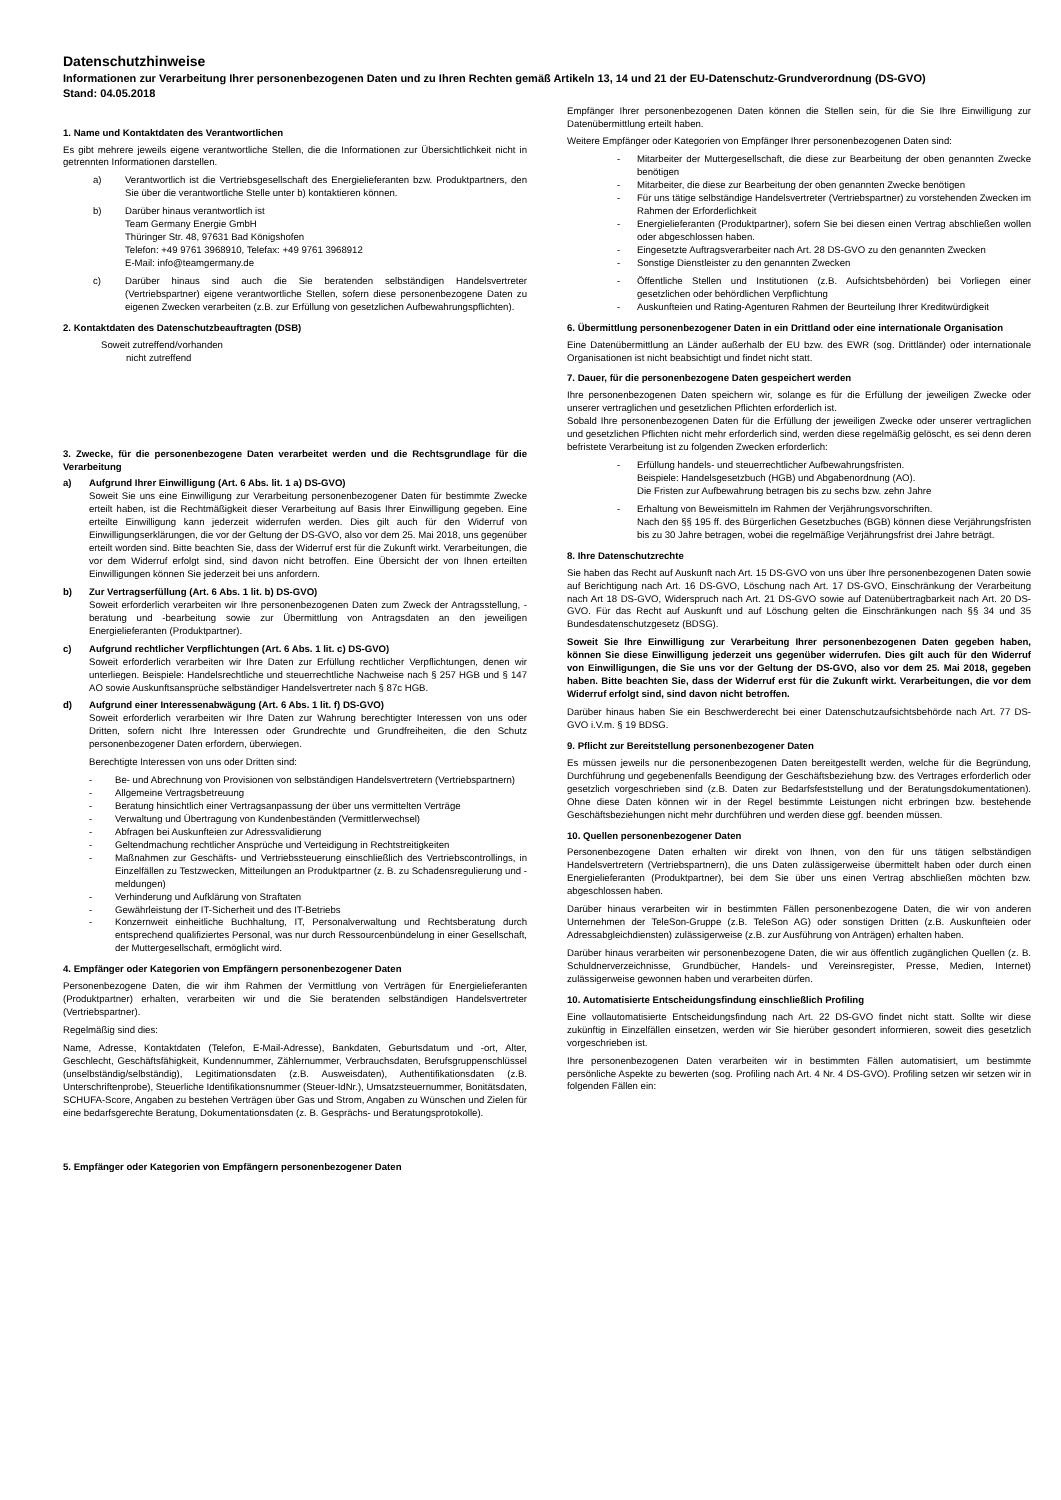Datenschutzhinweise
Informationen zur Verarbeitung Ihrer personenbezogenen Daten und zu Ihren Rechten gemäß Artikeln 13, 14 und 21 der EU-Datenschutz-Grundverordnung (DS-GVO)
Stand: 04.05.2018
1. Name und Kontaktdaten des Verantwortlichen
Es gibt mehrere jeweils eigene verantwortliche Stellen, die die Informationen zur Übersichtlichkeit nicht in getrennten Informationen darstellen.
a) Verantwortlich ist die Vertriebsgesellschaft des Energielieferanten bzw. Produktpartners, den Sie über die verantwortliche Stelle unter b) kontaktieren können.
b) Darüber hinaus verantwortlich ist
Team Germany Energie GmbH
Thüringer Str. 48, 97631 Bad Königshofen
Telefon: +49 9761 3968910, Telefax: +49 9761 3968912
E-Mail: info@teamgermany.de
c) Darüber hinaus sind auch die Sie beratenden selbständigen Handelsvertreter (Vertriebspartner) eigene verantwortliche Stellen, sofern diese personenbezogene Daten zu eigenen Zwecken verarbeiten (z.B. zur Erfüllung von gesetzlichen Aufbewahrungspflichten).
2. Kontaktdaten des Datenschutzbeauftragten (DSB)
Soweit zutreffend/vorhanden
nicht zutreffend
3. Zwecke, für die personenbezogene Daten verarbeitet werden und die Rechtsgrundlage für die Verarbeitung
a) Aufgrund Ihrer Einwilligung (Art. 6 Abs. lit. 1 a) DS-GVO)
Soweit Sie uns eine Einwilligung zur Verarbeitung personenbezogener Daten für bestimmte Zwecke erteilt haben, ist die Rechtmäßigkeit dieser Verarbeitung auf Basis Ihrer Einwilligung gegeben. Eine erteilte Einwilligung kann jederzeit widerrufen werden. Dies gilt auch für den Widerruf von Einwilligungserklärungen, die vor der Geltung der DS-GVO, also vor dem 25. Mai 2018, uns gegenüber erteilt worden sind. Bitte beachten Sie, dass der Widerruf erst für die Zukunft wirkt. Verarbeitungen, die vor dem Widerruf erfolgt sind, sind davon nicht betroffen. Eine Übersicht der von Ihnen erteilten Einwilligungen können Sie jederzeit bei uns anfordern.
b) Zur Vertragserfüllung (Art. 6 Abs. 1 lit. b) DS-GVO)
Soweit erforderlich verarbeiten wir Ihre personenbezogenen Daten zum Zweck der Antragsstellung, -beratung und -bearbeitung sowie zur Übermittlung von Antragsdaten an den jeweiligen Energielieferanten (Produktpartner).
c) Aufgrund rechtlicher Verpflichtungen (Art. 6 Abs. 1 lit. c) DS-GVO)
Soweit erforderlich verarbeiten wir Ihre Daten zur Erfüllung rechtlicher Verpflichtungen, denen wir unterliegen. Beispiele: Handelsrechtliche und steuerrechtliche Nachweise nach § 257 HGB und § 147 AO sowie Auskunftsansprüche selbständiger Handelsvertreter nach § 87c HGB.
d) Aufgrund einer Interessenabwägung (Art. 6 Abs. 1 lit. f) DS-GVO)
Soweit erforderlich verarbeiten wir Ihre Daten zur Wahrung berechtigter Interessen von uns oder Dritten, sofern nicht Ihre Interessen oder Grundrechte und Grundfreiheiten, die den Schutz personenbezogener Daten erfordern, überwiegen.
Berechtigte Interessen von uns oder Dritten sind:
- Be- und Abrechnung von Provisionen von selbständigen Handelsvertretern (Vertriebspartnern)
- Allgemeine Vertragsbetreuung
- Beratung hinsichtlich einer Vertragsanpassung der über uns vermittelten Verträge
- Verwaltung und Übertragung von Kundenbeständen (Vermittlerwechsel)
- Abfragen bei Auskunfteien zur Adressvalidierung
- Geltendmachung rechtlicher Ansprüche und Verteidigung in Rechtstreitigkeiten
- Maßnahmen zur Geschäfts- und Vertriebssteuerung einschließlich des Vertriebscontrollings, in Einzelfällen zu Testzwecken, Mitteilungen an Produktpartner (z. B. zu Schadensregulierung und -meldungen)
- Verhinderung und Aufklärung von Straftaten
- Gewährleistung der IT-Sicherheit und des IT-Betriebs
- Konzernweit einheitliche Buchhaltung, IT, Personalverwaltung und Rechtsberatung durch entsprechend qualifiziertes Personal, was nur durch Ressourcenbündelung in einer Gesellschaft, der Muttergesellschaft, ermöglicht wird.
4. Empfänger oder Kategorien von Empfängern personenbezogener Daten
Personenbezogene Daten, die wir ihm Rahmen der Vermittlung von Verträgen für Energielieferanten (Produktpartner) erhalten, verarbeiten wir und die Sie beratenden selbständigen Handelsvertreter (Vertriebspartner).
Regelmäßig sind dies:
Name, Adresse, Kontaktdaten (Telefon, E-Mail-Adresse), Bankdaten, Geburtsdatum und -ort, Alter, Geschlecht, Geschäftsfähigkeit, Kundennummer, Zählernummer, Verbrauchsdaten, Berufsgruppenschlüssel (unselbständig/selbständig), Legitimationsdaten (z.B. Ausweisdaten), Authentifikationsdaten (z.B. Unterschriftenprobe), Steuerliche Identifikationsnummer (Steuer-IdNr.), Umsatzsteuernummer, Bonitätsdaten, SCHUFA-Score, Angaben zu bestehen Verträgen über Gas und Strom, Angaben zu Wünschen und Zielen für eine bedarfsgerechte Beratung, Dokumentationsdaten (z. B. Gesprächs- und Beratungsprotokolle).
5. Empfänger oder Kategorien von Empfängern personenbezogener Daten
Empfänger Ihrer personenbezogenen Daten können die Stellen sein, für die Sie Ihre Einwilligung zur Datenübermittlung erteilt haben.
Weitere Empfänger oder Kategorien von Empfänger Ihrer personenbezogenen Daten sind:
- Mitarbeiter der Muttergesellschaft, die diese zur Bearbeitung der oben genannten Zwecke benötigen
- Mitarbeiter, die diese zur Bearbeitung der oben genannten Zwecke benötigen
- Für uns tätige selbständige Handelsvertreter (Vertriebspartner) zu vorstehenden Zwecken im Rahmen der Erforderlichkeit
- Energielieferanten (Produktpartner), sofern Sie bei diesen einen Vertrag abschließen wollen oder abgeschlossen haben.
- Eingesetzte Auftragsverarbeiter nach Art. 28 DS-GVO zu den genannten Zwecken
- Sonstige Dienstleister zu den genannten Zwecken
- Öffentliche Stellen und Institutionen (z.B. Aufsichtsbehörden) bei Vorliegen einer gesetzlichen oder behördlichen Verpflichtung
- Auskunfteien und Rating-Agenturen Rahmen der Beurteilung Ihrer Kreditwürdigkeit
6. Übermittlung personenbezogener Daten in ein Drittland oder eine internationale Organisation
Eine Datenübermittlung an Länder außerhalb der EU bzw. des EWR (sog. Drittländer) oder internationale Organisationen ist nicht beabsichtigt und findet nicht statt.
7. Dauer, für die personenbezogene Daten gespeichert werden
Ihre personenbezogenen Daten speichern wir, solange es für die Erfüllung der jeweiligen Zwecke oder unserer vertraglichen und gesetzlichen Pflichten erforderlich ist.
Sobald Ihre personenbezogenen Daten für die Erfüllung der jeweiligen Zwecke oder unserer vertraglichen und gesetzlichen Pflichten nicht mehr erforderlich sind, werden diese regelmäßig gelöscht, es sei denn deren befristete Verarbeitung ist zu folgenden Zwecken erforderlich:
- Erfüllung handels- und steuerrechtlicher Aufbewahrungsfristen.
Beispiele: Handelsgesetzbuch (HGB) und Abgabenordnung (AO).
Die Fristen zur Aufbewahrung betragen bis zu sechs bzw. zehn Jahre
- Erhaltung von Beweismitteln im Rahmen der Verjährungsvorschriften.
Nach den §§ 195 ff. des Bürgerlichen Gesetzbuches (BGB) können diese Verjährungsfristen bis zu 30 Jahre betragen, wobei die regelmäßige Verjährungsfrist drei Jahre beträgt.
8. Ihre Datenschutzrechte
Sie haben das Recht auf Auskunft nach Art. 15 DS-GVO von uns über Ihre personenbezogenen Daten sowie auf Berichtigung nach Art. 16 DS-GVO, Löschung nach Art. 17 DS-GVO, Einschränkung der Verarbeitung nach Art 18 DS-GVO, Widerspruch nach Art. 21 DS-GVO sowie auf Datenübertragbarkeit nach Art. 20 DS-GVO. Für das Recht auf Auskunft und auf Löschung gelten die Einschränkungen nach §§ 34 und 35 Bundesdatenschutzgesetz (BDSG).
Soweit Sie Ihre Einwilligung zur Verarbeitung Ihrer personenbezogenen Daten gegeben haben, können Sie diese Einwilligung jederzeit uns gegenüber widerrufen. Dies gilt auch für den Widerruf von Einwilligungen, die Sie uns vor der Geltung der DS-GVO, also vor dem 25. Mai 2018, gegeben haben. Bitte beachten Sie, dass der Widerruf erst für die Zukunft wirkt. Verarbeitungen, die vor dem Widerruf erfolgt sind, sind davon nicht betroffen.
Darüber hinaus haben Sie ein Beschwerderecht bei einer Datenschutzaufsichtsbehörde nach Art. 77 DS-GVO i.V.m. § 19 BDSG.
9. Pflicht zur Bereitstellung personenbezogener Daten
Es müssen jeweils nur die personenbezogenen Daten bereitgestellt werden, welche für die Begründung, Durchführung und gegebenenfalls Beendigung der Geschäftsbeziehung bzw. des Vertrages erforderlich oder gesetzlich vorgeschrieben sind (z.B. Daten zur Bedarfsfeststellung und der Beratungsdokumentationen). Ohne diese Daten können wir in der Regel bestimmte Leistungen nicht erbringen bzw. bestehende Geschäftsbeziehungen nicht mehr durchführen und werden diese ggf. beenden müssen.
10. Quellen personenbezogener Daten
Personenbezogene Daten erhalten wir direkt von Ihnen, von den für uns tätigen selbständigen Handelsvertretern (Vertriebspartnern), die uns Daten zulässigerweise übermittelt haben oder durch einen Energielieferanten (Produktpartner), bei dem Sie über uns einen Vertrag abschließen möchten bzw. abgeschlossen haben.
Darüber hinaus verarbeiten wir in bestimmten Fällen personenbezogene Daten, die wir von anderen Unternehmen der TeleSon-Gruppe (z.B. TeleSon AG) oder sonstigen Dritten (z.B. Auskunfteien oder Adressabgleichdiensten) zulässigerweise (z.B. zur Ausführung von Anträgen) erhalten haben.
Darüber hinaus verarbeiten wir personenbezogene Daten, die wir aus öffentlich zugänglichen Quellen (z. B. Schuldnerverzeichnisse, Grundbücher, Handels- und Vereinsregister, Presse, Medien, Internet) zulässigerweise gewonnen haben und verarbeiten dürfen.
10. Automatisierte Entscheidungsfindung einschließlich Profiling
Eine vollautomatisierte Entscheidungsfindung nach Art. 22 DS-GVO findet nicht statt. Sollte wir diese zukünftig in Einzelfällen einsetzen, werden wir Sie hierüber gesondert informieren, soweit dies gesetzlich vorgeschrieben ist.
Ihre personenbezogenen Daten verarbeiten wir in bestimmten Fällen automatisiert, um bestimmte persönliche Aspekte zu bewerten (sog. Profiling nach Art. 4 Nr. 4 DS-GVO). Profiling setzen wir setzen wir in folgenden Fällen ein: